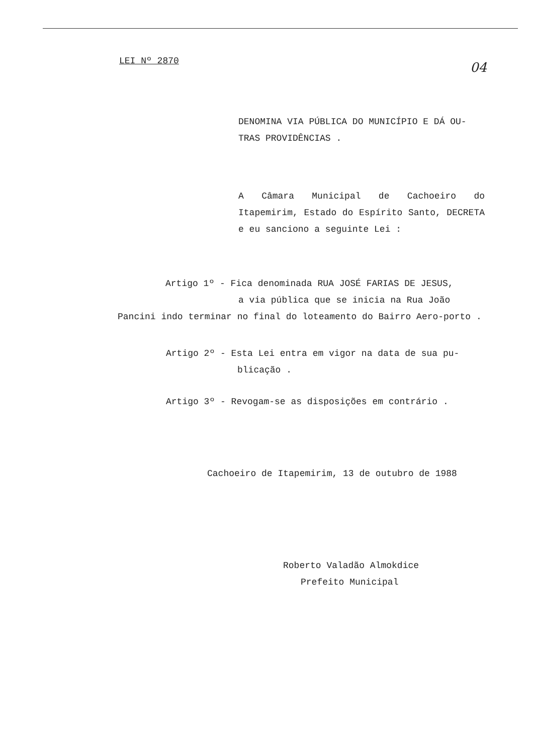LEI Nº 2870
04
DENOMINA VIA PÚBLICA DO MUNICÍPIO E DÁ OU-TRAS PROVIDÊNCIAS .
A Câmara Municipal de Cachoeiro do Itapemirim, Estado do Espírito Santo, DECRETA e eu sanciono a seguinte Lei :
Artigo 1º - Fica denominada RUA JOSÉ FARIAS DE JESUS,
a via pública que se inicia na Rua João
Pancini indo terminar no final do loteamento do Bairro Aero-porto .
Artigo 2º - Esta Lei entra em vigor na data de sua pu-
blicação .
Artigo 3º - Revogam-se as disposições em contrário .
Cachoeiro de Itapemirim, 13 de outubro de 1988
Roberto Valadão Almokdice
Prefeito Municipal